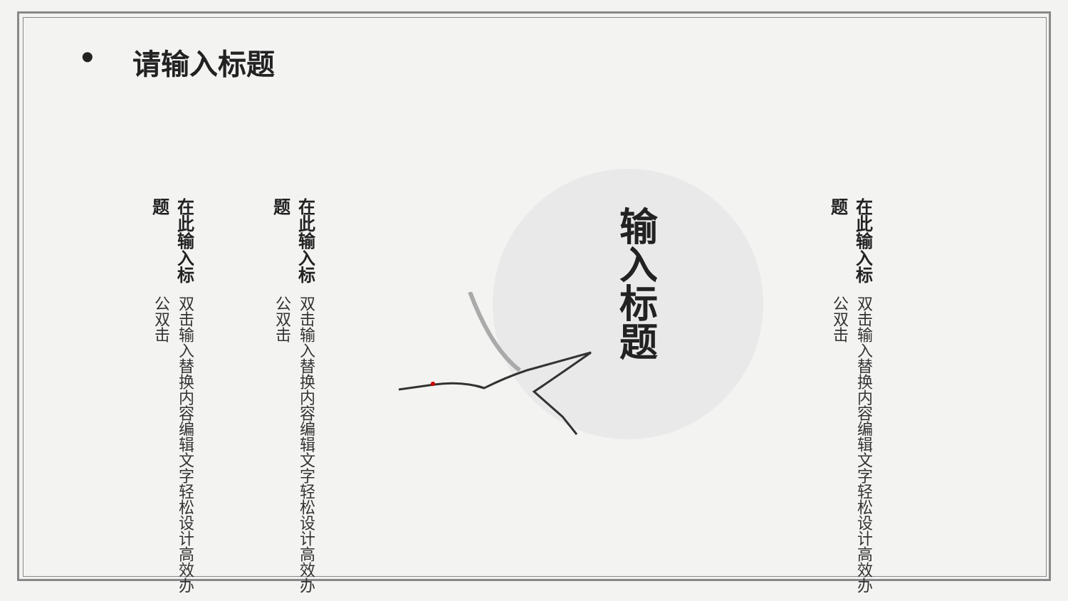• 请输入标题
在此输入标题
双击输入替换内容编辑文字轻松设计高效办公双击
在此输入标题
双击输入替换内容编辑文字轻松设计高效办公双击
输入标题
在此输入标题
双击输入替换内容编辑文字轻松设计高效办公双击